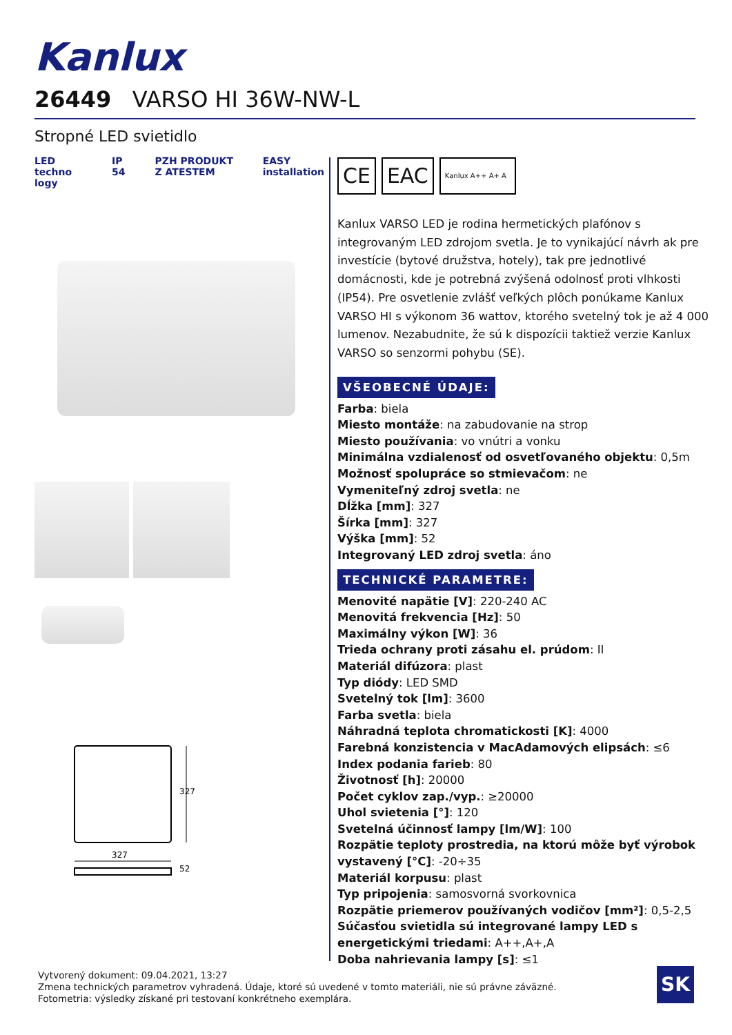Kanlux
26449 VARSO HI 36W-NW-L
Stropné LED svietidlo
LED techno logy IP 54 PZH PRODUKT Z ATESTEM EASY installation
327
327
52
CE EAC
Kanlux A++ A+ A
Kanlux VARSO LED je rodina hermetických plafónov s integrovaným LED zdrojom svetla. Je to vynikajúcí návrh ak pre investície (bytové družstva, hotely), tak pre jednotlivé domácnosti, kde je potrebná zvýšená odolnosť proti vlhkosti (IP54). Pre osvetlenie zvlášť veľkých plôch ponúkame Kanlux VARSO HI s výkonom 36 wattov, ktorého svetelný tok je až 4 000 lumenov. Nezabudnite, že sú k dispozícii taktiež verzie Kanlux VARSO so senzormi pohybu (SE).
VŠEOBECNÉ ÚDAJE:
Farba: biela
Miesto montáže: na zabudovanie na strop
Miesto používania: vo vnútri a vonku
Minimálna vzdialenosť od osvetľovaného objektu: 0,5m
Možnosť spolupráce so stmievačom: ne
Vymeniteľný zdroj svetla: ne
Dĺžka [mm]: 327
Šírka [mm]: 327
Výška [mm]: 52
Integrovaný LED zdroj svetla: áno
TECHNICKÉ PARAMETRE:
Menovité napätie [V]: 220-240 AC
Menovitá frekvencia [Hz]: 50
Maximálny výkon [W]: 36
Trieda ochrany proti zásahu el. prúdom: II
Materiál difúzora: plast
Typ diódy: LED SMD
Svetelný tok [lm]: 3600
Farba svetla: biela
Náhradná teplota chromatickosti [K]: 4000
Farebná konzistencia v MacAdamových elipsách: ≤6
Index podania farieb: 80
Životnosť [h]: 20000
Počet cyklov zap./vyp.: ≥20000
Uhol svietenia [°]: 120
Svetelná účinnosť lampy [lm/W]: 100
Rozpätie teploty prostredia, na ktorú môže byť výrobok vystavený [°C]: -20÷35
Materiál korpusu: plast
Typ pripojenia: samosvorná svorkovnica
Rozpätie priemerov používaných vodičov [mm²]: 0,5-2,5
Súčasťou svietidla sú integrované lampy LED s energetickými triedami: A++,A+,A
Doba nahrievania lampy [s]: ≤1
Vytvorený dokument: 09.04.2021, 13:27
Zmena technických parametrov vyhradená. Údaje, ktoré sú uvedené v tomto materiáli, nie sú právne záväzné.
Fotometria: výsledky získané pri testovaní konkrétneho exemplára.
SK